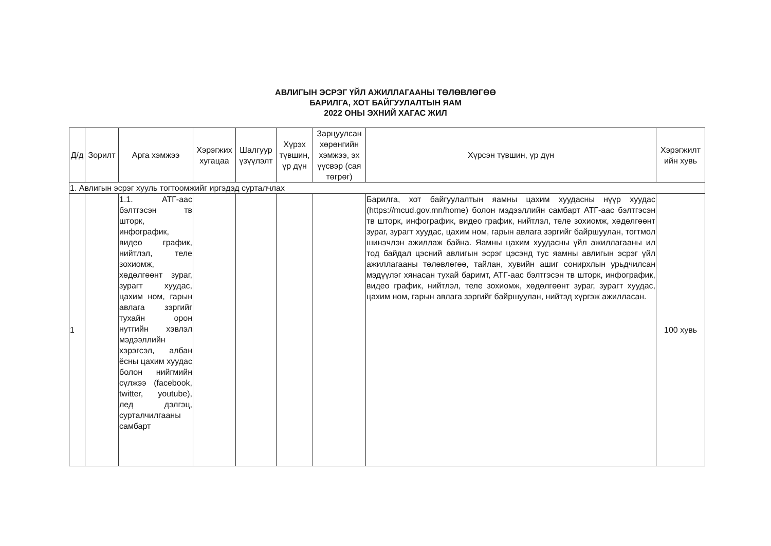АВЛИГЫН ЭСРЭГ ҮЙЛ АЖИЛЛАГААНЫ ТӨЛӨВЛӨГӨӨ
БАРИЛГА, ХОТ БАЙГУУЛАЛТЫН ЯАМ
2022 ОНЫ ЭХНИЙ ХАГАС ЖИЛ
| Д/д | Зорилт | Арга хэмжээ | Хэрэгжих хугацаа | Шалгуур үзүүлэлт | Хүрэх түвшин, үр дүн | Зарцуулсан хөрөнгийн хэмжээ, эх үүсвэр (сая төгрөг) | Хүрсэн түвшин, үр дүн | Хэрэгжилт ийн хувь |
| --- | --- | --- | --- | --- | --- | --- | --- | --- |
| 1. Авлигын эсрэг хууль тогтоомжийг иргэдэд сурталчлах | | | | | | | | |
| 1 | | 1.1. АТГ-аас бэлтгэсэн тв шторк, инфографик, видео график, нийтлэл, теле зохиомж, хөдөлгөөнт зураг, зурагт хуудас, цахим ном, гарын авлага зэргийг тухайн орон нутгийн хэвлэл мэдээллийн хэрэгсэл, албан ёсны цахим хуудас болон нийгмийн сүлжээ (facebook, twitter, youtube), лед дэлгэц, сурталчилгааны самбарт | | | | | Барилга, хот байгуулалтын яамны цахим хуудасны нүүр хуудас (https://mcud.gov.mn/home) болон мэдээллийн самбарт АТГ-аас бэлтгэсэн тв шторк, инфографик, видео график, нийтлэл, теле зохиомж, хөдөлгөөнт зураг, зурагт хуудас, цахим ном, гарын авлага зэргийг байршуулан, тогтмол шинэчлэн ажиллаж байна. Яамны цахим хуудасны үйл ажиллагааны ил тод байдал цэсний авлигын эсрэг цэсэнд тус яамны авлигын эсрэг үйл ажиллагааны төлөвлөгөө, тайлан, хувийн ашиг сонирхлын урьдчилсан мэдүүлэг хянасан тухай баримт, АТГ-аас бэлтгэсэн тв шторк, инфографик, видео график, нийтлэл, теле зохиомж, хөдөлгөөнт зураг, зурагт хуудас, цахим ном, гарын авлага зэргийг байршуулан, нийтэд хүргэж ажилласан. | 100 хувь |